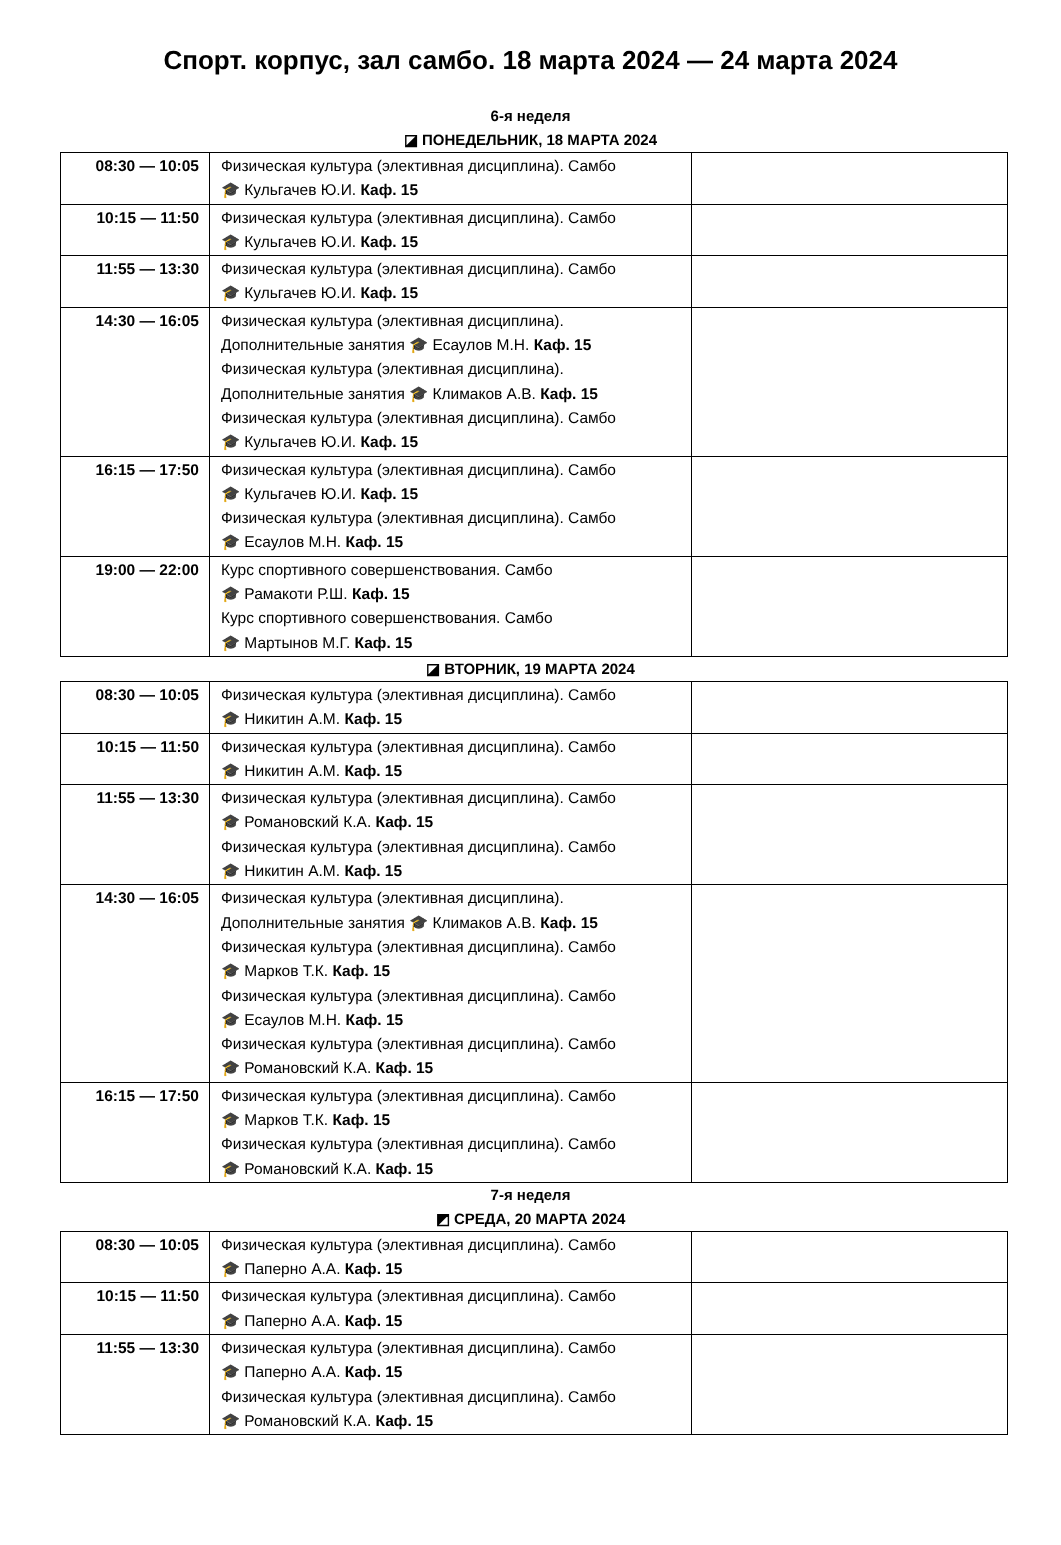Спорт. корпус, зал самбо. 18 марта 2024 — 24 марта 2024
6-я неделя
◪ ПОНЕДЕЛЬНИК, 18 МАРТА 2024
| 08:30 — 10:05 | Физическая культура (элективная дисциплина). Самбо 🎓 Кульгачев Ю.И. Каф. 15 | |
| 10:15 — 11:50 | Физическая культура (элективная дисциплина). Самбо 🎓 Кульгачев Ю.И. Каф. 15 | |
| 11:55 — 13:30 | Физическая культура (элективная дисциплина). Самбо 🎓 Кульгачев Ю.И. Каф. 15 | |
| 14:30 — 16:05 | Физическая культура (элективная дисциплина). Дополнительные занятия 🎓 Есаулов М.Н. Каф. 15 Физическая культура (элективная дисциплина). Дополнительные занятия 🎓 Климаков А.В. Каф. 15 Физическая культура (элективная дисциплина). Самбо 🎓 Кульгачев Ю.И. Каф. 15 | |
| 16:15 — 17:50 | Физическая культура (элективная дисциплина). Самбо 🎓 Кульгачев Ю.И. Каф. 15 Физическая культура (элективная дисциплина). Самбо 🎓 Есаулов М.Н. Каф. 15 | |
| 19:00 — 22:00 | Курс спортивного совершенствования. Самбо 🎓 Рамакоти Р.Ш. Каф. 15 Курс спортивного совершенствования. Самбо 🎓 Мартынов М.Г. Каф. 15 | |
◪ ВТОРНИК, 19 МАРТА 2024
| 08:30 — 10:05 | Физическая культура (элективная дисциплина). Самбо 🎓 Никитин А.М. Каф. 15 | |
| 10:15 — 11:50 | Физическая культура (элективная дисциплина). Самбо 🎓 Никитин А.М. Каф. 15 | |
| 11:55 — 13:30 | Физическая культура (элективная дисциплина). Самбо 🎓 Романовский К.А. Каф. 15 Физическая культура (элективная дисциплина). Самбо 🎓 Никитин А.М. Каф. 15 | |
| 14:30 — 16:05 | Физическая культура (элективная дисциплина). Дополнительные занятия 🎓 Климаков А.В. Каф. 15 Физическая культура (элективная дисциплина). Самбо 🎓 Марков Т.К. Каф. 15 Физическая культура (элективная дисциплина). Самбо 🎓 Есаулов М.Н. Каф. 15 Физическая культура (элективная дисциплина). Самбо 🎓 Романовский К.А. Каф. 15 | |
| 16:15 — 17:50 | Физическая культура (элективная дисциплина). Самбо 🎓 Марков Т.К. Каф. 15 Физическая культура (элективная дисциплина). Самбо 🎓 Романовский К.А. Каф. 15 | |
7-я неделя
◩ СРЕДА, 20 МАРТА 2024
| 08:30 — 10:05 | Физическая культура (элективная дисциплина). Самбо 🎓 Паперно А.А. Каф. 15 | |
| 10:15 — 11:50 | Физическая культура (элективная дисциплина). Самбо 🎓 Паперно А.А. Каф. 15 | |
| 11:55 — 13:30 | Физическая культура (элективная дисциплина). Самбо 🎓 Паперно А.А. Каф. 15 Физическая культура (элективная дисциплина). Самбо 🎓 Романовский К.А. Каф. 15 | |